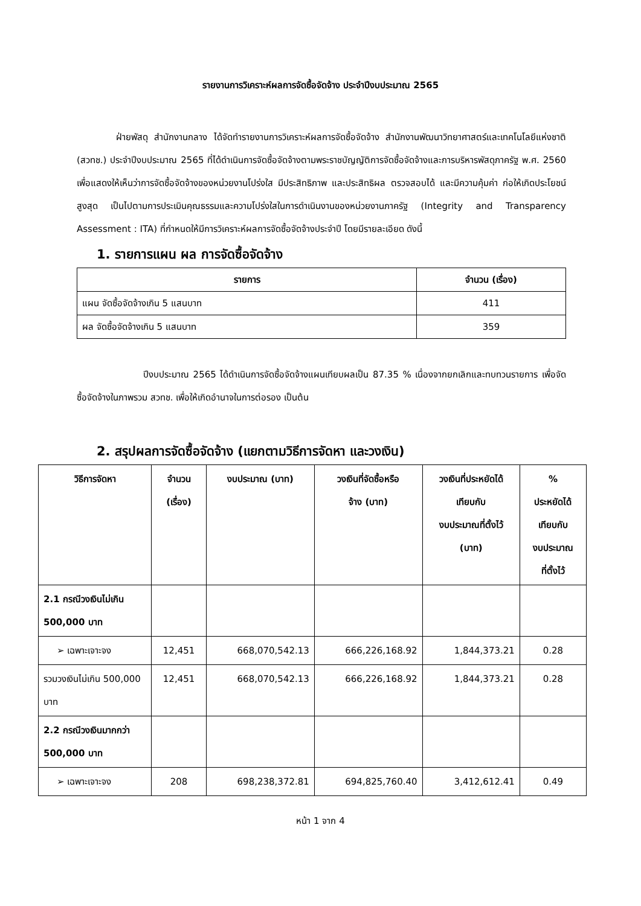รายงานการวิเคราะห์ผลการจัดซื้อจัดจ้าง ประจำปีงบประมาณ 2565
ฝ่ายพัสดุ สำนักงานกลาง ได้จัดทำรายงานการวิเคราะห์ผลการจัดซื้อจัดจ้าง สำนักงานพัฒนาวิทยาศาสตร์และเทคโนโลยีแห่งชาติ (สวทช.) ประจำปีงบประมาณ 2565 ที่ได้ดำเนินการจัดซื้อจัดจ้างตามพระราชบัญญัติการจัดซื้อจัดจ้างและการบริหารพัสดุภาครัฐ พ.ศ. 2560 เพื่อแสดงให้เห็นว่าการจัดซื้อจัดจ้างของหน่วยงานโปร่งใส มีประสิทธิภาพ และประสิทธิผล ตรวจสอบได้ และมีความคุ้มค่า ก่อให้เกิดประโยชน์สูงสุด เป็นไปตามการประเมินคุณธรรมและความโปร่งใสในการดำเนินงานของหน่วยงานภาครัฐ (Integrity and Transparency Assessment : ITA) ที่กำหนดให้มีการวิเคราะห์ผลการจัดซื้อจัดจ้างประจำปี โดยมีรายละเอียด ดังนี้
1. รายการแผน ผล การจัดซื้อจัดจ้าง
| รายการ | จำนวน (เรื่อง) |
| --- | --- |
| แผน จัดซื้อจัดจ้างเกิน 5 แสนบาท | 411 |
| ผล จัดซื้อจัดจ้างเกิน 5 แสนบาท | 359 |
ปีงบประมาณ 2565 ได้ดำเนินการจัดซื้อจัดจ้างแผนเทียบผลเป็น 87.35 % เนื่องจากยกเลิกและทบทวนรายการ เพื่อจัดซื้อจัดจ้างในภาพรวม สวทช. เพื่อให้เกิดอำนาจในการต่อรอง เป็นต้น
2. สรุปผลการจัดซื้อจัดจ้าง (แยกตามวิธีการจัดหา และวงเงิน)
| วิธีการจัดหา | จำนวน (เรื่อง) | งบประมาณ (บาท) | วงเงินที่จัดซื้อหรือ จ้าง (บาท) | วงเงินที่ประหยัดได้ เทียบกับ งบประมาณที่ตั้งไว้ (บาท) | % ประหยัดได้ เทียบกับ งบประมาณ ที่ตั้งไว้ |
| --- | --- | --- | --- | --- | --- |
| 2.1 กรณีวงเงินไม่เกิน 500,000 บาท | | | | | |
| ➢ เฉพาะเจาะจง | 12,451 | 668,070,542.13 | 666,226,168.92 | 1,844,373.21 | 0.28 |
| รวมวงเงินไม่เกิน 500,000 บาท | 12,451 | 668,070,542.13 | 666,226,168.92 | 1,844,373.21 | 0.28 |
| 2.2 กรณีวงเงินมากกว่า 500,000 บาท | | | | | |
| ➢ เฉพาะเจาะจง | 208 | 698,238,372.81 | 694,825,760.40 | 3,412,612.41 | 0.49 |
หน้า 1 จาก 4